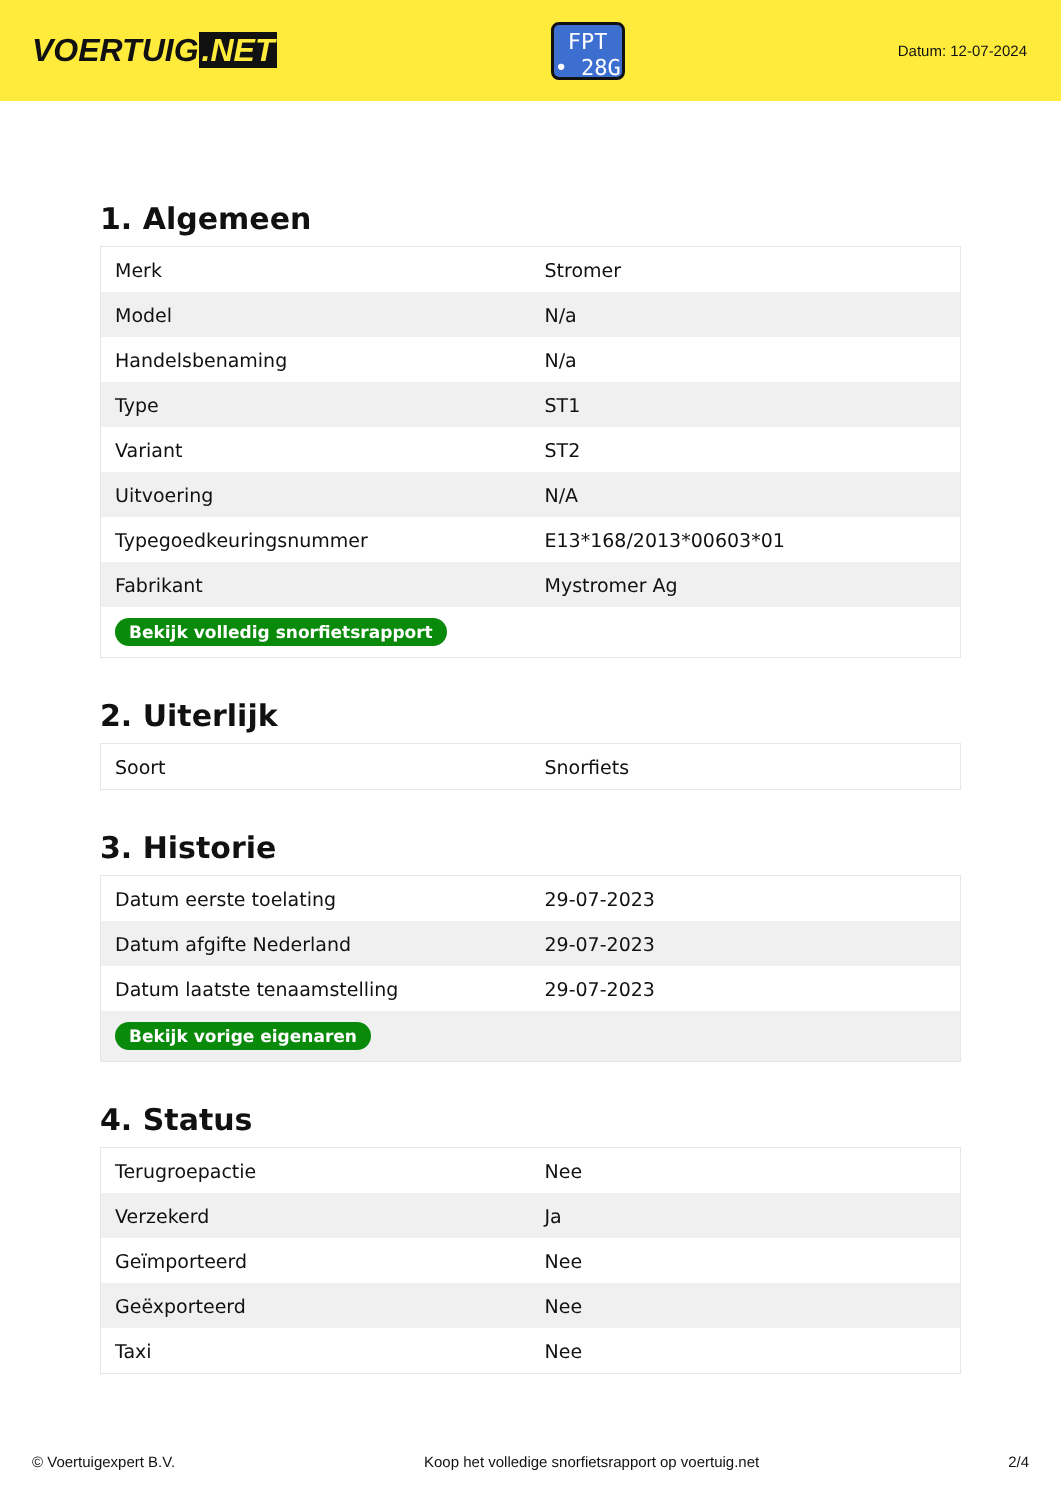VOERTUIG.NET
FPT
• 28G
Datum: 12-07-2024
1. Algemeen
| Merk | Stromer |
| Model | N/a |
| Handelsbenaming | N/a |
| Type | ST1 |
| Variant | ST2 |
| Uitvoering | N/A |
| Typegoedkeuringsnummer | E13*168/2013*00603*01 |
| Fabrikant | Mystromer Ag |
| Bekijk volledig snorfietsrapport | |
2. Uiterlijk
| Soort | Snorfiets |
3. Historie
| Datum eerste toelating | 29-07-2023 |
| Datum afgifte Nederland | 29-07-2023 |
| Datum laatste tenaamstelling | 29-07-2023 |
| Bekijk vorige eigenaren | |
4. Status
| Terugroepactie | Nee |
| Verzekerd | Ja |
| Geïmporteerd | Nee |
| Geëxporteerd | Nee |
| Taxi | Nee |
© Voertuigexpert B.V. Koop het volledige snorfietsrapport op voertuig.net 2/4